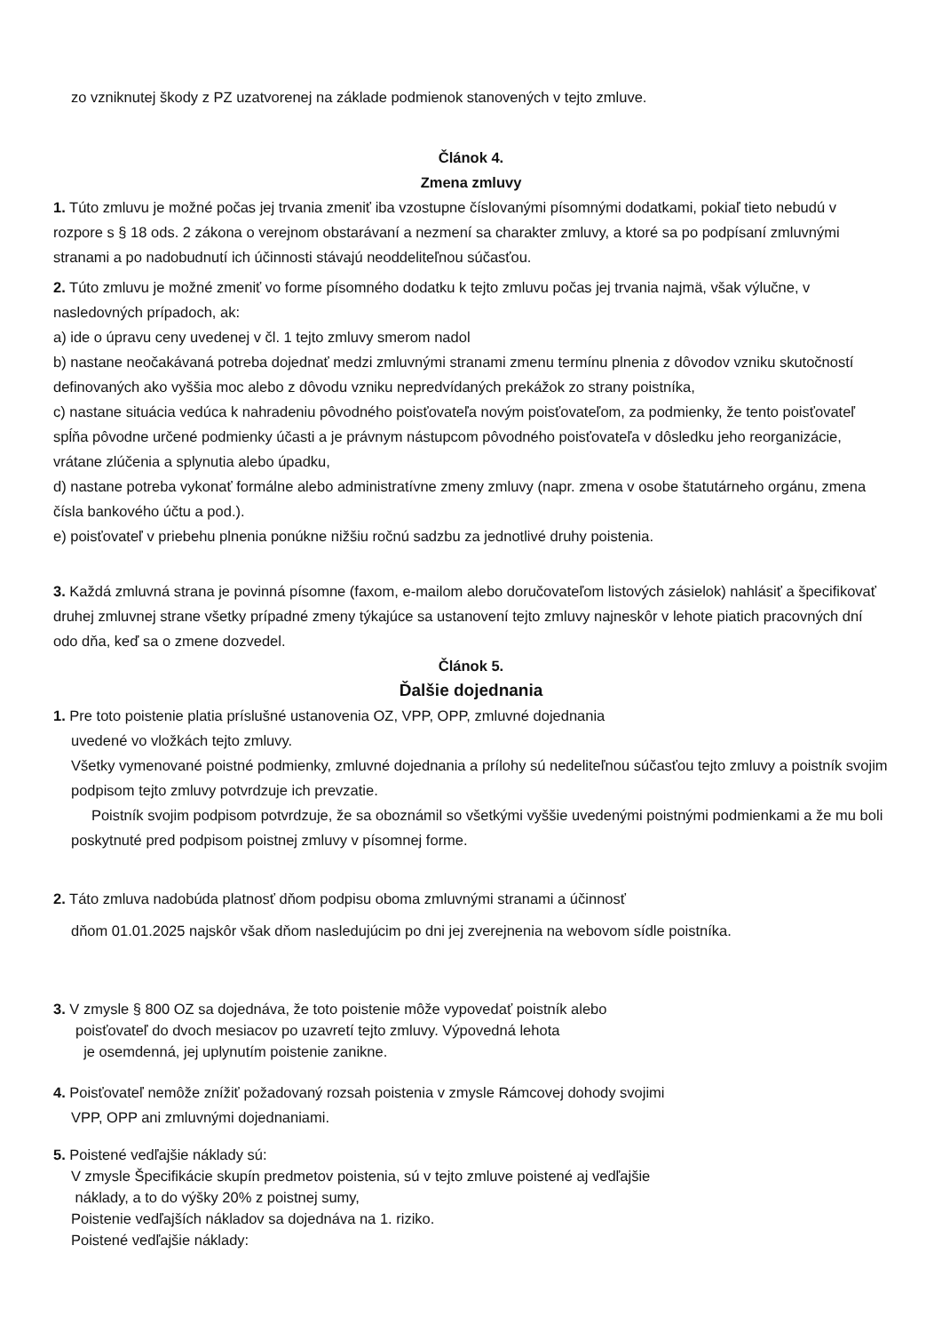zo vzniknutej škody z PZ uzatvorenej na základe podmienok stanovených v tejto zmluve.
Článok 4.
Zmena zmluvy
1. Túto zmluvu je možné počas jej trvania zmeniť iba vzostupne číslovanými písomnými dodatkami, pokiaľ tieto nebudú v rozpore s § 18 ods. 2 zákona o verejnom obstarávaní a nezmení sa charakter zmluvy, a ktoré sa po podpísaní zmluvnými stranami a po nadobudnutí ich účinnosti stávajú neoddeliteľnou súčasťou.
2. Túto zmluvu je možné zmeniť vo forme písomného dodatku k tejto zmluvu počas jej trvania najmä, však výlučne, v nasledovných prípadoch, ak:
a) ide o úpravu ceny uvedenej v čl. 1 tejto zmluvy smerom nadol
b) nastane neočakávaná potreba dojednať medzi zmluvnými stranami zmenu termínu plnenia z dôvodov vzniku skutočností definovaných ako vyššia moc alebo z dôvodu vzniku nepredvídaných prekážok zo strany poistníka,
c) nastane situácia vedúca k nahradeniu pôvodného poisťovateľa novým poisťovateľom, za podmienky, že tento poisťovateľ spĺňa pôvodne určené podmienky účasti a je právnym nástupcom pôvodného poisťovateľa v dôsledku jeho reorganizácie, vrátane zlúčenia a splynutia alebo úpadku,
d) nastane potreba vykonať formálne alebo administratívne zmeny zmluvy (napr. zmena v osobe štatutárneho orgánu, zmena čísla bankového účtu a pod.).
e) poisťovateľ v priebehu plnenia ponúkne nižšiu ročnú sadzbu za jednotlivé druhy poistenia.
3. Každá zmluvná strana je povinná písomne (faxom, e-mailom alebo doručovateľom listových zásielok) nahlásiť a špecifikovať druhej zmluvnej strane všetky prípadné zmeny týkajúce sa ustanovení tejto zmluvy najneskôr v lehote piatich pracovných dní odo dňa, keď sa o zmene dozvedel.
Článok 5.
Ďalšie dojednania
1. Pre toto poistenie platia príslušné ustanovenia OZ, VPP, OPP, zmluvné dojednania
uvedené vo vložkách tejto zmluvy.
Všetky vymenované poistné podmienky, zmluvné dojednania a prílohy sú nedeliteľnou súčasťou tejto zmluvy a poistník svojim podpisom tejto zmluvy potvrdzuje ich prevzatie.
Poistník svojim podpisom potvrdzuje, že sa oboznámil so všetkými vyššie uvedenými poistnými podmienkami a že mu boli poskytnuté pred podpisom poistnej zmluvy v písomnej forme.
2. Táto zmluva nadobúda platnosť dňom podpisu oboma zmluvnými stranami a účinnosť
dňom 01.01.2025 najskôr však dňom nasledujúcim po dni jej zverejnenia na webovom sídle poistníka.
3. V zmysle § 800 OZ sa dojednáva, že toto poistenie môže vypovedať poistník alebo
poisťovateľ do dvoch mesiacov po uzavretí tejto zmluvy. Výpovedná lehota
je osemdenná, jej uplynutím poistenie zanikne.
4. Poisťovateľ nemôže znížiť požadovaný rozsah poistenia v zmysle Rámcovej dohody svojimi
VPP, OPP ani zmluvnými dojednaniami.
5. Poistené vedľajšie náklady sú:
V zmysle Špecifikácie skupín predmetov poistenia, sú v tejto zmluve poistené aj vedľajšie
náklady, a to do výšky 20% z poistnej sumy,
Poistenie vedľajších nákladov sa dojednáva na 1. riziko.
Poistené vedľajšie náklady: